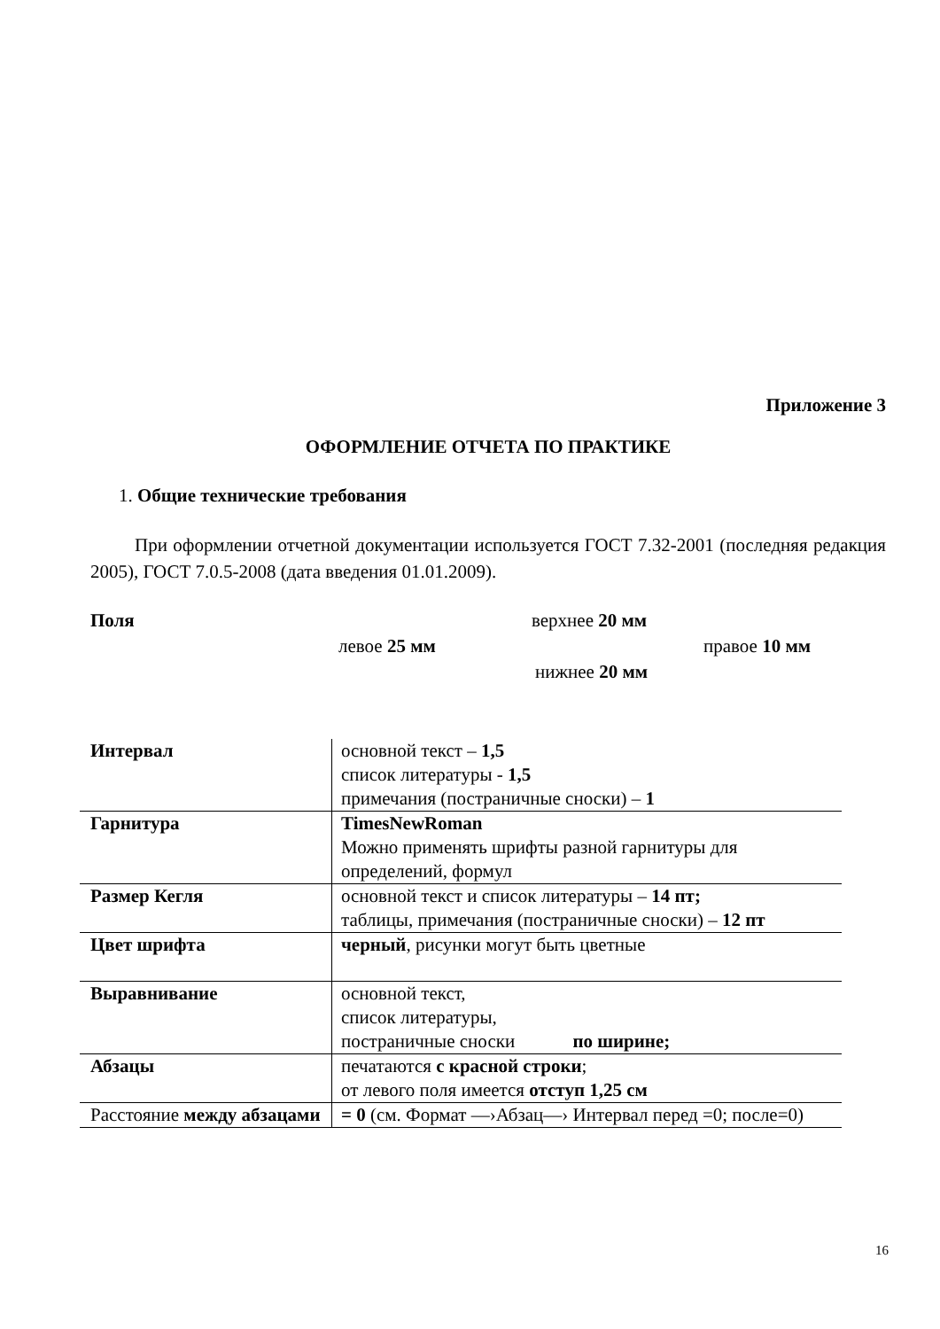Приложение 3
ОФОРМЛЕНИЕ ОТЧЕТА ПО ПРАКТИКЕ
1. Общие технические требования
При оформлении отчетной документации используется ГОСТ 7.32-2001 (последняя редакция 2005), ГОСТ 7.0.5-2008 (дата введения 01.01.2009).
Поля верхнее 20 мм
левое 25 мм правое 10 мм
нижнее 20 мм
| Интервал | основной текст – 1,5 список литературы - 1,5 примечания (постраничные сноски) – 1 |
| Гарнитура | TimesNewRoman Можно применять шрифты разной гарнитуры для определений, формул |
| Размер Кегля | основной текст и список литературы – 14 пт; таблицы, примечания (постраничные сноски) – 12 пт |
| Цвет шрифта | черный , рисунки могут быть цветные |
| Выравнивание | основной текст, список литературы, постраничные сноски по ширине; |
| Абзацы | печатаются с красной строки ; от левого поля имеется отступ 1,25 см |
| Расстояние между абзацами | = 0 (см. Формат —›Абзац—› Интервал перед =0; после=0) |
16